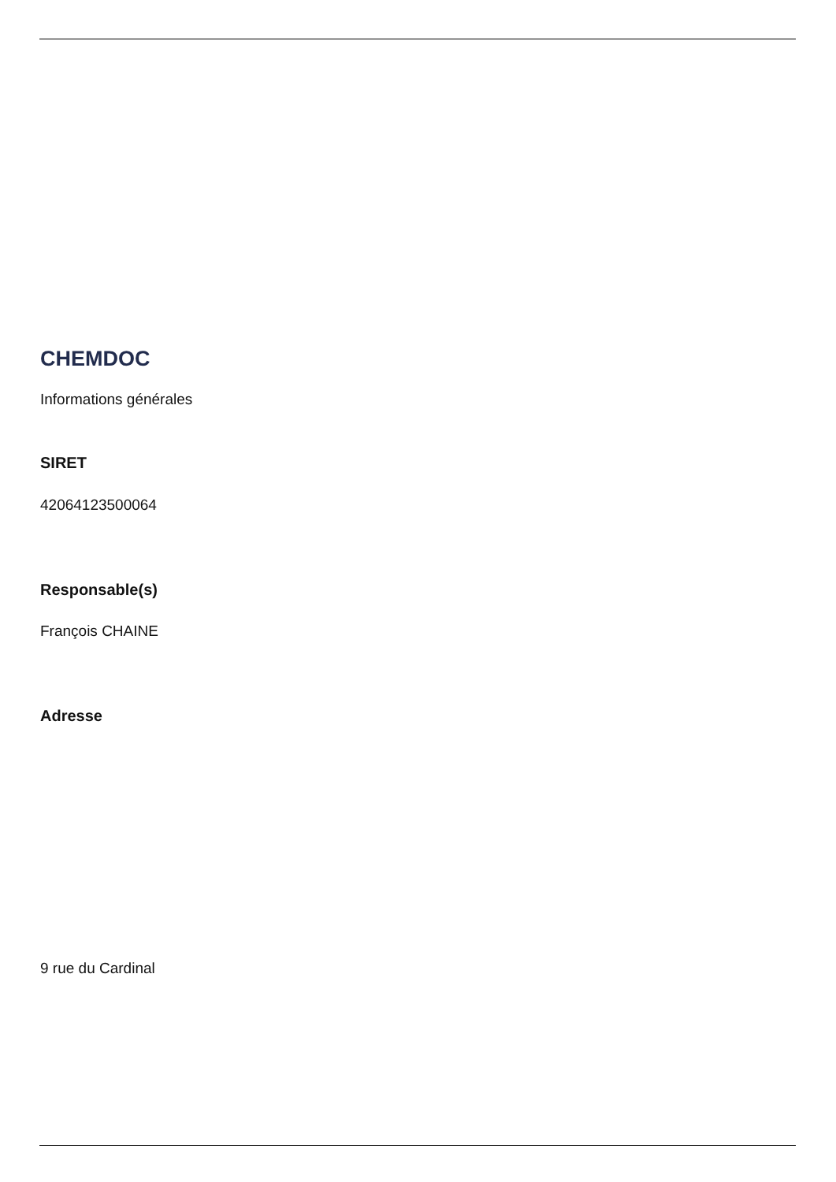CHEMDOC
Informations générales
SIRET
42064123500064
Responsable(s)
François CHAINE
Adresse
9 rue du Cardinal